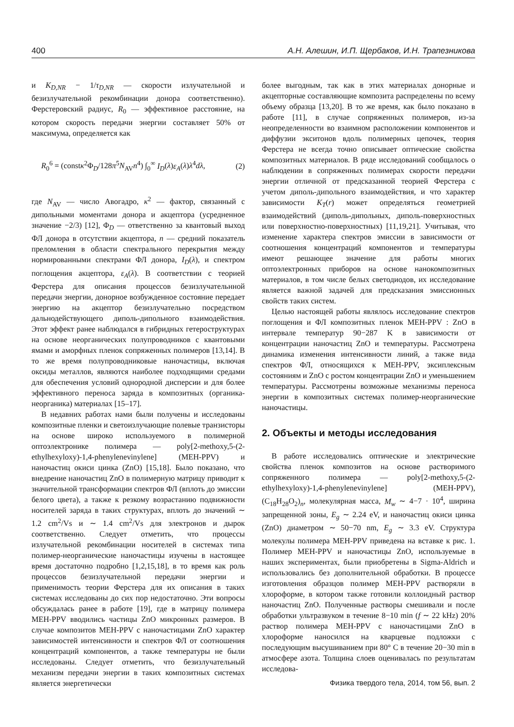400 А.Н. Алешин, И.П. Щербаков, И.Н. Трапезникова
и K<sub>D,NR</sub> − 1/τ<sub>D,NR</sub> — скорости излучательной и безизлучательной рекомбинации донора соответственно). Ферстеровский радиус, R<sub>0</sub> — эффективное расстояние, на котором скорость передачи энергии составляет 50% от максимума, определяется как
R<sub>0</sub><sup>6</sup> = (constκ<sup>2</sup>Φ<sub>D</sub>/128π<sup>5</sup>N<sub>AV</sub>n<sup>4</sup>) ∫<sub>0</sub><sup>∞</sup> I<sub>D</sub>(λ)ε<sub>A</sub>(λ)λ<sup>4</sup>dλ, (2)
где N<sub>AV</sub> — число Авогадро, κ<sup>2</sup> — фактор, связанный с дипольными моментами донора и акцептора (усредненное значение −2/3) [12], Φ<sub>D</sub> — ответственно за квантовый выход ФЛ донора в отсутствии акцептора, n — средний показатель преломления в области спектрального перекрытия между нормированными спектрами ФЛ донора, I<sub>D</sub>(λ), и спектром поглощения акцептора, ε<sub>A</sub>(λ). В соответствии с теорией Ферстера для описания процессов безизлучательнной передачи энергии, донорное возбужденное состояние передает энергию на акцептор безизлучательно посредством дальнодействующего диполь-дипольного взаимодействия. Этот эффект ранее наблюдался в гибридных гетероструктурах на основе неорганических полупроводников с квантовыми ямами и аморфных пленок сопряженных полимеров [13,14]. В то же время полупроводниковые наночастицы, включая оксиды металлов, являются наиболее подходящими средами для обеспечения условий однородной дисперсии и для более эффективного переноса заряда в композитных (органика-неорганика) материалах [15–17].
В недавних работах нами были получены и исследованы композитные пленки и светоизлучающие полевые транзисторы на основе широко используемого в полимерной оптоэлектронике полимера — poly[2-methoxy,5-(2-ethylhexyloxy)-1,4-phenylenevinylene] (MEH-PPV) и наночастиц окиси цинка (ZnO) [15,18]. Было показано, что внедрение наночастиц ZnO в полимерную матрицу приводит к значительной трансформации спектров ФЛ (вплоть до эмиссии белого цвета), а также к резкому возрастанию подвижности носителей заряда в таких структурах, вплоть до значений ∼ 1.2 cm<sup>2</sup>/Vs и ∼ 1.4 cm<sup>2</sup>/Vs для электронов и дырок соответственно. Следует отметить, что процессы излучательной рекомбинации носителей в системах типа полимер-неорганические наночастицы изучены в настоящее время достаточно подробно [1,2,15,18], в то время как роль процессов безизлучательной передачи энергии и применимость теории Ферстера для их описания в таких системах исследованы до сих пор недостаточно. Эти вопросы обсуждалась ранее в работе [19], где в матрицу полимера MEH-PPV вводились частицы ZnO микронных размеров. В случае композитов MEH-PPV с наночастицами ZnO характер зависимостей интенсивности и спектров ФЛ от соотношения концентраций компонентов, а также температуры не были исследованы. Следует отметить, что безизлучательный механизм передачи энергии в таких композитных системах является энергетически
более выгодным, так как в этих материалах донорные и акцепторные составляющие композита распределены по всему объему образца [13,20]. В то же время, как было показано в работе [11], в случае сопряженных полимеров, из-за неопределенности во взаимном расположении компонентов и диффузии экситонов вдоль полимерных цепочек, теория Ферстера не всегда точно описывает оптические свойства композитных материалов. В ряде исследований сообщалось о наблюдении в сопряженных полимерах скорости передачи энергии отличной от предсказанной теорией Ферстера с учетом диполь-дипольного взаимодействия, и что характер зависимости K<sub>T</sub>(r) может определяться геометрией взаимодействий (диполь-дипольных, диполь-поверхностных или поверхностно-поверхностных) [11,19,21]. Учитывая, что изменение характера спектров эмиссии в зависимости от соотношения концентраций компонентов и температуры имеют решающее значение для работы многих оптоэлектронных приборов на основе нанокомпозитных материалов, в том числе белых светодиодов, их исследование является важной задачей для предсказания эмиссионных свойств таких систем.
Целью настоящей работы являлось исследование спектров поглощения и ФЛ композитных пленок MEH-PPV : ZnO в интервале температур 90−287 K в зависимости от концентрации наночастиц ZnO и температуры. Рассмотрена динамика изменения интенсивности линий, а также вида спектров ФЛ, относящихся к MEH-PPV, эксиплексным состояниям и ZnO с ростом концентрации ZnO и уменьшением температуры. Рассмотрены возможные механизмы переноса энергии в композитных системах полимер-неорганические наночастицы.
2. Объекты и методы исследования
В работе исследовались оптические и электрические свойства пленок композитов на основе растворимого сопряженного полимера — poly[2-methoxy,5-(2-ethylhexyloxy)-1,4-phenylenevinylene] (MEH-PPV), (C<sub>18</sub>H<sub>28</sub>O<sub>2</sub>)<sub>n</sub>, молекулярная масса, M<sub>w</sub> ∼ 4−7 · 10<sup>4</sup>, ширина запрещенной зоны, E<sub>g</sub> ∼ 2.24 eV, и наночастиц окиси цинка (ZnO) диаметром ∼ 50−70 nm, E<sub>g</sub> ∼ 3.3 eV. Структура молекулы полимера MEH-PPV приведена на вставке к рис. 1. Полимер MEH-PPV и наночастицы ZnO, используемые в наших экспериментах, были приобретены в Sigma-Aldrich и использовались без дополнительной обработки. В процессе изготовления образцов полимер MEH-PPV растворяли в хлороформе, в котором также готовили коллоидный раствор наночастиц ZnO. Полученные растворы смешивали и после обработки ультразвуком в течение 8−10 min (f ∼ 22 kHz) 20% раствор полимера MEH-PPV с наночастицами ZnO в хлороформе наносился на кварцевые подложки с последующим высушиванием при 80° C в течение 20−30 min в атмосфере азота. Толщина слоев оценивалась по результатам исследова-
Физика твердого тела, 2014, том 56, вып. 2